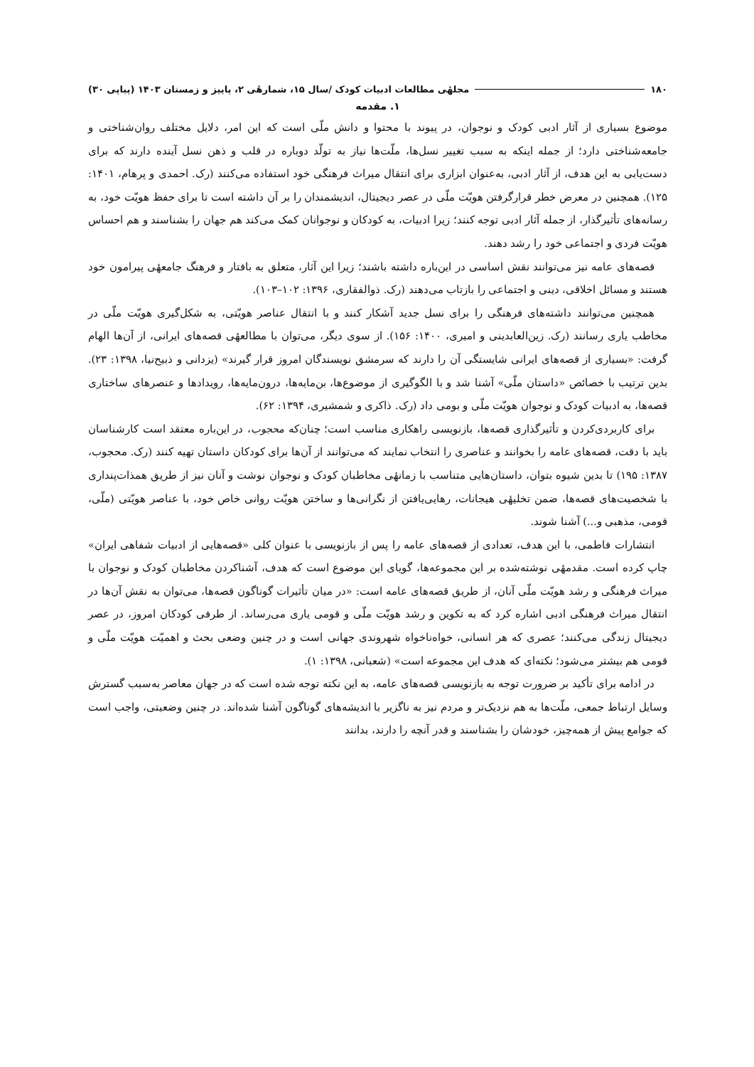۱۸۰ مجلهٔی مطالعات ادبیات کودک /سال ۱۵، شمارهٔی ۲، پاییز و زمستان ۱۴۰۳ (پیاپی ۳۰)
۱. مقدمه
موضوع بسیاری از آثار ادبی کودک و نوجوان، در پیوند با محتوا و دانش ملّی است که این امر، دلایل مختلف روان‌شناختی و جامعه‌شناختی دارد؛ از جمله اینکه به سبب تغییر نسل‌ها، ملّت‌ها نیاز به تولّد دوباره در قلب و ذهن نسل آینده دارند که برای دست‌یابی به این هدف، از آثار ادبی، به‌عنوان ابزاری برای انتقال میراث فرهنگی خود استفاده می‌کنند (رک. احمدی و پرهام، ۱۴۰۱: ۱۲۵). همچنین در معرض خطر قرارگرفتن هویّت ملّی در عصر دیجیتال، اندیشمندان را بر آن داشته است تا برای حفظ هویّت خود، به رسانه‌های تأثیرگذار، از جمله آثار ادبی توجه کنند؛ زیرا ادبیات، به کودکان و نوجوانان کمک می‌کند هم جهان را بشناسند و هم احساس هویّت فردی و اجتماعی خود را رشد دهند.
قصه‌های عامه نیز می‌توانند نقش اساسی در این‌باره داشته باشند؛ زیرا این آثار، متعلق به بافتار و فرهنگ جامعهٔی پیرامون خود هستند و مسائل اخلاقی، دینی و اجتماعی را بازتاب می‌دهند (رک. ذوالفقاری، ۱۳۹۶: ۱۰۲–۱۰۳).
همچنین می‌توانند داشته‌های فرهنگی را برای نسل جدید آشکار کنند و با انتقال عناصر هویّتی، به شکل‌گیری هویّت ملّی در مخاطب یاری رسانند (رک. زین‌العابدینی و امیری، ۱۴۰۰: ۱۵۶). از سوی دیگر، می‌توان با مطالعهٔی قصه‌های ایرانی، از آن‌ها الهام گرفت: «بسیاری از قصه‌های ایرانی شایستگی آن را دارند که سرمشق نویسندگان امروز قرار گیرند» (یزدانی و ذبیح‌نیا، ۱۳۹۸: ۲۳). بدین ترتیب با خصائص «داستان ملّی» آشنا شد و با الگوگیری از موضوع‌ها، بن‌مایه‌ها، درون‌مایه‌ها، رویدادها و عنصرهای ساختاری قصه‌ها، به ادبیات کودک و نوجوان هویّت ملّی و بومی داد (رک. ذاکری و شمشیری، ۱۳۹۴: ۶۲).
برای کاربردی‌کردن و تأثیرگذاری قصه‌ها، بازنویسی راهکاری مناسب است؛ چنان‌که محجوب، در این‌باره معتقد است کارشناسان باید با دقت، قصه‌های عامه را بخوانند و عناصری را انتخاب نمایند که می‌توانند از آن‌ها برای کودکان داستان تهیه کنند (رک. محجوب، ۱۳۸۷: ۱۹۵) تا بدین شیوه بتوان، داستان‌هایی متناسب با زمانهٔی مخاطبان کودک و نوجوان نوشت و آنان نیز از طریق همذات‌پنداری با شخصیت‌های قصه‌ها، ضمن تخلیهٔی هیجانات، رهایی‌یافتن از نگرانی‌ها و ساختن هویّت روانی خاص خود، با عناصر هویّتی (ملّی، قومی، مذهبی و...) آشنا شوند.
انتشارات فاطمی، با این هدف، تعدادی از قصه‌های عامه را پس از بازنویسی با عنوان کلی «قصه‌هایی از ادبیات شفاهی ایران» چاپ کرده است. مقدمهٔی نوشته‌شده بر این مجموعه‌ها، گویای این موضوع است که هدف، آشناکردن مخاطبان کودک و نوجوان با میراث فرهنگی و رشد هویّت ملّی آنان، از طریق قصه‌های عامه است: «در میان تأثیرات گوناگون قصه‌ها، می‌توان به نقش آن‌ها در انتقال میراث فرهنگی ادبی اشاره کرد که به تکوین و رشد هویّت ملّی و قومی یاری می‌رساند. از طرفی کودکان امروز، در عصر دیجیتال زندگی می‌کنند؛ عصری که هر انسانی، خواه‌ناخواه شهروندی جهانی است و در چنین وضعی بحث و اهمیّت هویّت ملّی و قومی هم بیشتر می‌شود؛ نکته‌ای که هدف این مجموعه است» (شعبانی، ۱۳۹۸: ۱).
در ادامه برای تأکید بر ضرورت توجه به بازنویسی قصه‌های عامه، به این نکته توجه شده است که در جهان معاصر به‌سبب گسترش وسایل ارتباط جمعی، ملّت‌ها به هم نزدیک‌تر و مردم نیز به ناگزیر با اندیشه‌های گوناگون آشنا شده‌اند. در چنین وضعیتی، واجب است که جوامع پیش از همه‌چیز، خودشان را بشناسند و قدر آنچه را دارند، بدانند